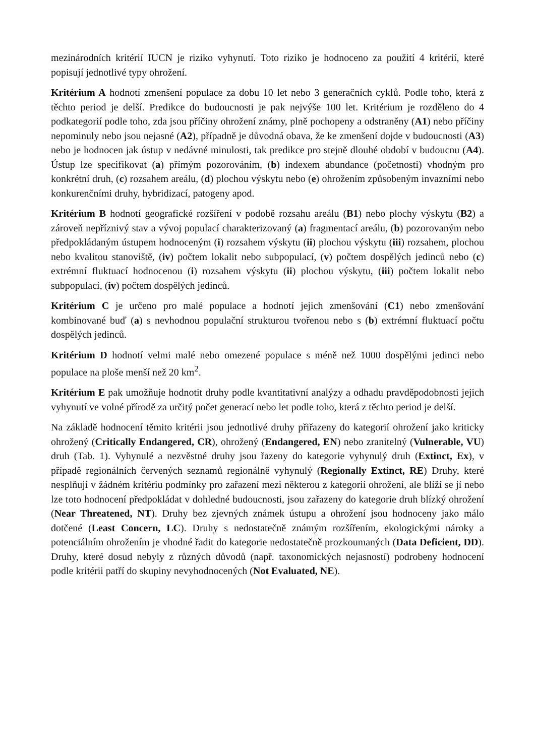mezinárodních kritérií IUCN je riziko vyhynutí. Toto riziko je hodnoceno za použití 4 kritérií, které popisují jednotlivé typy ohrožení.
Kritérium A hodnotí zmenšení populace za dobu 10 let nebo 3 generačních cyklů. Podle toho, která z těchto period je delší. Predikce do budoucnosti je pak nejvýše 100 let. Kritérium je rozděleno do 4 podkategorií podle toho, zda jsou příčiny ohrožení známy, plně pochopeny a odstraněny (A1) nebo příčiny nepominuly nebo jsou nejasné (A2), případně je důvodná obava, že ke zmenšení dojde v budoucnosti (A3) nebo je hodnocen jak ústup v nedávné minulosti, tak predikce pro stejně dlouhé období v budoucnu (A4). Ústup lze specifikovat (a) přímým pozorováním, (b) indexem abundance (početnosti) vhodným pro konkrétní druh, (c) rozsahem areálu, (d) plochou výskytu nebo (e) ohrožením způsobeným invazními nebo konkurenčními druhy, hybridizací, patogeny apod.
Kritérium B hodnotí geografické rozšíření v podobě rozsahu areálu (B1) nebo plochy výskytu (B2) a zároveň nepříznivý stav a vývoj populací charakterizovaný (a) fragmentací areálu, (b) pozorovaným nebo předpokládaným ústupem hodnoceným (i) rozsahem výskytu (ii) plochou výskytu (iii) rozsahem, plochou nebo kvalitou stanoviště, (iv) počtem lokalit nebo subpopulací, (v) počtem dospělých jedinců nebo (c) extrémní fluktuací hodnocenou (i) rozsahem výskytu (ii) plochou výskytu, (iii) počtem lokalit nebo subpopulací, (iv) počtem dospělých jedinců.
Kritérium C je určeno pro malé populace a hodnotí jejich zmenšování (C1) nebo zmenšování kombinované buď (a) s nevhodnou populační strukturou tvořenou nebo s (b) extrémní fluktuací počtu dospělých jedinců.
Kritérium D hodnotí velmi malé nebo omezené populace s méně než 1000 dospělými jedinci nebo populace na ploše menší než 20 km<sup>2</sup>.
Kritérium E pak umožňuje hodnotit druhy podle kvantitativní analýzy a odhadu pravděpodobnosti jejich vyhynutí ve volné přírodě za určitý počet generací nebo let podle toho, která z těchto period je delší.
Na základě hodnocení těmito kritérii jsou jednotlivé druhy přiřazeny do kategorií ohrožení jako kriticky ohrožený (Critically Endangered, CR), ohrožený (Endangered, EN) nebo zranitelný (Vulnerable, VU) druh (Tab. 1). Vyhynulé a nezvěstné druhy jsou řazeny do kategorie vyhynulý druh (Extinct, Ex), v případě regionálních červených seznamů regionálně vyhynulý (Regionally Extinct, RE) Druhy, které nesplňují v žádném kritériu podmínky pro zařazení mezi některou z kategorií ohrožení, ale blíží se jí nebo lze toto hodnocení předpokládat v dohledné budoucnosti, jsou zařazeny do kategorie druh blízký ohrožení (Near Threatened, NT). Druhy bez zjevných známek ústupu a ohrožení jsou hodnoceny jako málo dotčené (Least Concern, LC). Druhy s nedostatečně známým rozšířením, ekologickými nároky a potenciálním ohrožením je vhodné řadit do kategorie nedostatečně prozkoumaných (Data Deficient, DD). Druhy, které dosud nebyly z různých důvodů (např. taxonomických nejasností) podrobeny hodnocení podle kritérii patří do skupiny nevyhodnocených (Not Evaluated, NE).